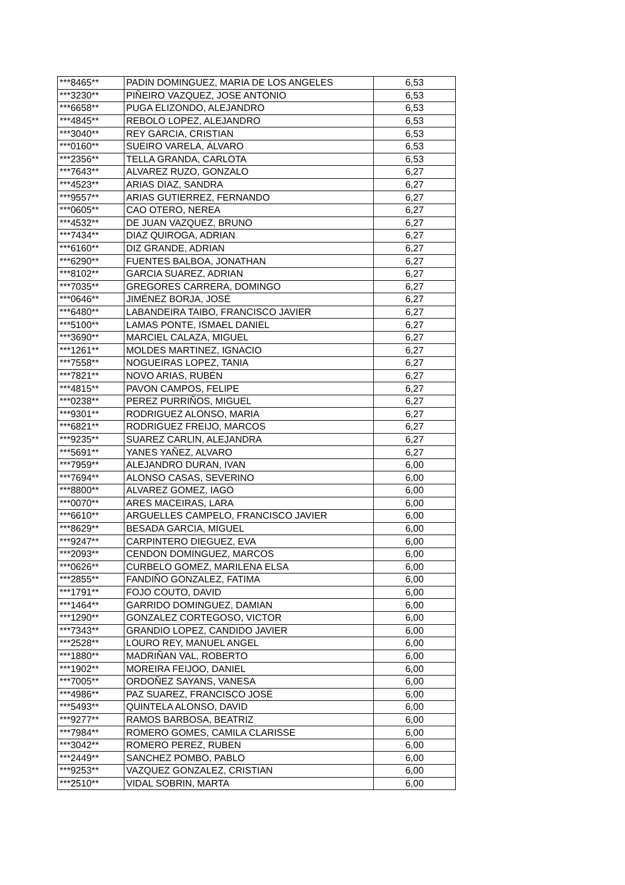| ***8465** | PADIN DOMINGUEZ, MARIA DE LOS ANGELES | 6,53 |
| ***3230** | PIÑEIRO VAZQUEZ, JOSE ANTONIO | 6,53 |
| ***6658** | PUGA ELIZONDO, ALEJANDRO | 6,53 |
| ***4845** | REBOLO LOPEZ, ALEJANDRO | 6,53 |
| ***3040** | REY GARCIA, CRISTIAN | 6,53 |
| ***0160** | SUEIRO VARELA, ÁLVARO | 6,53 |
| ***2356** | TELLA GRANDA, CARLOTA | 6,53 |
| ***7643** | ALVAREZ RUZO, GONZALO | 6,27 |
| ***4523** | ARIAS DIAZ, SANDRA | 6,27 |
| ***9557** | ARIAS GUTIERREZ, FERNANDO | 6,27 |
| ***0605** | CAO OTERO, NEREA | 6,27 |
| ***4532** | DE JUAN VAZQUEZ, BRUNO | 6,27 |
| ***7434** | DIAZ QUIROGA, ADRIAN | 6,27 |
| ***6160** | DIZ GRANDE, ADRIAN | 6,27 |
| ***6290** | FUENTES BALBOA, JONATHAN | 6,27 |
| ***8102** | GARCIA SUAREZ, ADRIAN | 6,27 |
| ***7035** | GREGORES CARRERA, DOMINGO | 6,27 |
| ***0646** | JIMÉNEZ BORJA, JOSÉ | 6,27 |
| ***6480** | LABANDEIRA TAIBO, FRANCISCO JAVIER | 6,27 |
| ***5100** | LAMAS PONTE, ISMAEL DANIEL | 6,27 |
| ***3690** | MARCIEL CALAZA, MIGUEL | 6,27 |
| ***1261** | MOLDES MARTINEZ, IGNACIO | 6,27 |
| ***7558** | NOGUEIRAS LOPEZ, TANIA | 6,27 |
| ***7821** | NOVO ARIAS, RUBÉN | 6,27 |
| ***4815** | PAVON CAMPOS, FELIPE | 6,27 |
| ***0238** | PEREZ PURRIÑOS, MIGUEL | 6,27 |
| ***9301** | RODRIGUEZ ALONSO, MARIA | 6,27 |
| ***6821** | RODRIGUEZ FREIJO, MARCOS | 6,27 |
| ***9235** | SUAREZ CARLIN, ALEJANDRA | 6,27 |
| ***5691** | YANES YAÑEZ, ALVARO | 6,27 |
| ***7959** | ALEJANDRO DURAN, IVAN | 6,00 |
| ***7694** | ALONSO CASAS, SEVERINO | 6,00 |
| ***8800** | ALVAREZ GOMEZ, IAGO | 6,00 |
| ***0070** | ARES MACEIRAS, LARA | 6,00 |
| ***6610** | ARGUELLES CAMPELO, FRANCISCO JAVIER | 6,00 |
| ***8629** | BESADA GARCIA, MIGUEL | 6,00 |
| ***9247** | CARPINTERO DIEGUEZ, EVA | 6,00 |
| ***2093** | CENDON DOMINGUEZ, MARCOS | 6,00 |
| ***0626** | CURBELO GOMEZ, MARILENA ELSA | 6,00 |
| ***2855** | FANDIÑO GONZALEZ, FATIMA | 6,00 |
| ***1791** | FOJO COUTO, DAVID | 6,00 |
| ***1464** | GARRIDO DOMINGUEZ, DAMIAN | 6,00 |
| ***1290** | GONZALEZ CORTEGOSO, VICTOR | 6,00 |
| ***7343** | GRANDIO LOPEZ, CANDIDO JAVIER | 6,00 |
| ***2528** | LOURO REY, MANUEL ANGEL | 6,00 |
| ***1880** | MADRIÑAN VAL, ROBERTO | 6,00 |
| ***1902** | MOREIRA FEIJOO, DANIEL | 6,00 |
| ***7005** | ORDOÑEZ SAYANS, VANESA | 6,00 |
| ***4986** | PAZ SUAREZ, FRANCISCO JOSÉ | 6,00 |
| ***5493** | QUINTELA ALONSO, DAVID | 6,00 |
| ***9277** | RAMOS BARBOSA, BEATRIZ | 6,00 |
| ***7984** | ROMERO GOMES, CAMILA CLARISSE | 6,00 |
| ***3042** | ROMERO PEREZ, RUBEN | 6,00 |
| ***2449** | SANCHEZ POMBO, PABLO | 6,00 |
| ***9253** | VAZQUEZ GONZALEZ, CRISTIAN | 6,00 |
| ***2510** | VIDAL SOBRIN, MARTA | 6,00 |